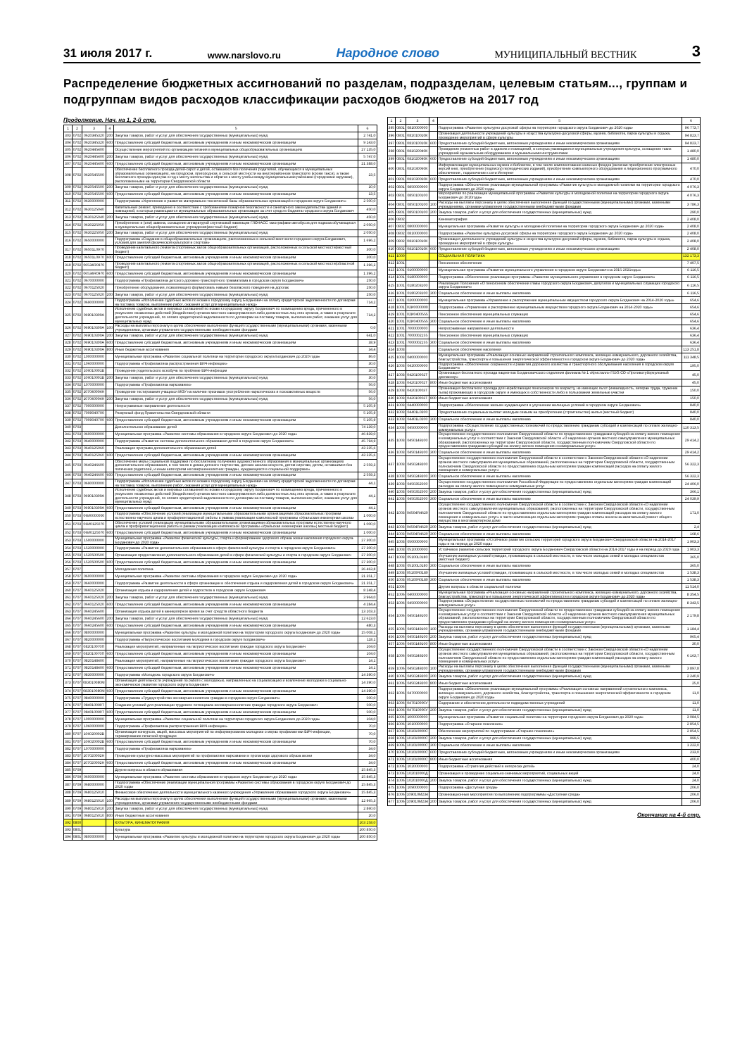31 июля 2017 г. www.narslovo.ru Народное слово МУНИЦИПАЛЬНЫЙ ВЕСТНИК 3
Распределение бюджетных ассигнований по разделам, подразделам, целевым статьям..., группам и подгруппам видов расходов классификации расходов бюджетов на 2017 год
Продолжение. Нач. на 1, 2-й стр.
| 1 | 2 | 3 | 4 | 5 | 6 |
| --- | --- | --- | --- | --- | --- |
| 303 | 0702 | 0620345320 | 200 | Закупка товаров, работ и услуг для обеспечения государственных (муниципальных) нужд | 2 741,0 |
| 304 | 0702 | 0620345320 | 600 | Предоставление субсидий бюджетным, автономным учреждениям и иным некоммерческим организациям | 9 143,0 |
| 305 | 0702 | 0620445400 | | Осуществление мероприятий по организации питания в муниципальных общеобразовательных организациях | 27 135,0 |
| 306 | 0702 | 0620445400 | 200 | Закупка товаров, работ и услуг для обеспечения государственных (муниципальных) нужд | 5 747,0 |
| 307 | 0702 | 0620445400 | 600 | Предоставление субсидий бюджетным, автономным учреждениям и иным некоммерческим организациям | 21 388,0 |
| 308 | 0702 | 0620545500 | | Обеспечение бесплатного проезда детей-сирот и детей, оставшихся без попечения родителей, обучающихся в муниципальных образовательных организациях, на городском, пригородном, в сельской местности на внутрирайонном транспорте (кроме такси), а также бесплатного проезда один раз в год к месту жительства и обратно к месту учебы между муниципальными районами (городскими округами), расположенными на территории Свердловской области | 23,5 |
| 309 | 0702 | 0620545500 | 200 | Закупка товаров, работ и услуг для обеспечения государственных (муниципальных) нужд | 10,0 |
| 310 | 0702 | 0620545500 | 600 | Предоставление субсидий бюджетным, автономным учреждениям и иным некоммерческим организациям | 13,5 |
| 311 | 0702 | 0630000000 | | Подпрограмма «Укрепление и развитие материально-технической базы образовательных организаций в городском округе Богданович» | 2 500,0 |
| 312 | 0702 | 0630125040 | | Капитальный ремонт, приведение в соответствие с требованиями пожарной безопасности и санитарного законодательства зданий и помещений, в которых размещаются муниципальные образовательные организации за счет средств бюджета городского округа Богданович | 450,0 |
| 313 | 0702 | 0630125040 | 200 | Закупка товаров, работ и услуг для обеспечения государственных (муниципальных) нужд | 450,0 |
| 314 | 0702 | 0630225050 | | Приобретение и (или) замена, оснащение аппаратурой спутниковой навигации ГЛОНАСС тахографами автобусов для подвоза обучающихся в муниципальные общеобразовательные учреждения(местный бюджет) | 2 050,0 |
| 315 | 0702 | 0630225050 | 200 | Закупка товаров, работ и услуг для обеспечения государственных (муниципальных) нужд | 2 050,0 |
| 316 | 0702 | 0650000000 | | Подпрограмма «Создание в общеобразовательных организациях, расположенных в сельской местности городского округа Богданович, условий для занятий физической культурой и спортом» | 1 696,2 |
| 317 | 0702 | 06501L0970 | | Проведение капитального ремонта спортивных залов общеобразовательных организаций, расположенных в сельской местности(местный бюджет) | 300,0 |
| 318 | 0702 | 06501L0970 | 600 | Предоставление субсидий бюджетным, автономным учреждениям и иным некоммерческим организациям | 300,0 |
| 319 | 0702 | 06534R0970 | | Проведение капитального ремонта спортивных залов общеобразовательных организаций, расположенных в сельской местности(областной бюджет) | 1 396,2 |
| 320 | 0702 | 06534R0970 | 600 | Предоставление субсидий бюджетным, автономным учреждениям и иным некоммерческим организациям | 1 396,2 |
| 321 | 0702 | 0670000000 | | Подпрограмма «Профилактика детского дорожно-транспортного травматизма в городском округе Богданович» | 250,0 |
| 322 | 0702 | 0670125020 | | Приобретение оборудования, позволяющего формировать навыки безопасного поведения на дорогах | 250,0 |
| 323 | 0702 | 0670125020 | 200 | Закупка товаров, работ и услуг для обеспечения государственных (муниципальных) нужд | 250,0 |
| 324 | 0702 | 0690000000 | | Подпрограмма «Исполнение судебных актов по искам к городскому округу Богданович на оплату кредиторской задолженности по договорам на поставку товаров, выполнение работ, оказания услуг для муниципальных нужд» | 714,2 |
| 325 | 0702 | 069010300А | | Исполнение судебных актов и мировых соглашений по искам к городскому округу Богданович по возмещению вреда, причиненного в результате незаконных действий (бездействия) органов местного самоуправления либо должностных лиц этих органов, а также в результате деятельности учреждений, по оплате кредиторской задолженности по договорам на поставку товаров, выполнение работ, оказание услуг для муниципальных нужд | 714,2 |
| 326 | 0702 | 069010300А | 100 | Расходы на выплаты персоналу в целях обеспечения выполнения функций государственными (муниципальными) органами, казенными учреждениями, органами управления государственными внебюджетными фондами | 0,0 |
| 327 | 0702 | 069010300А | 200 | Закупка товаров, работ и услуг для обеспечения государственных (муниципальных) нужд | 641,0 |
| 328 | 0702 | 069010300А | 600 | Предоставление субсидий бюджетным, автономным учреждениям и иным некоммерческим организациям | 38,9 |
| 329 | 0702 | 069010300А | 800 | Иные бюджетные ассигнования | 34,4 |
| 330 | 0702 | 1000000000 | | Муниципальная программа «Развитие социальной политики на территории городского округа Богданович до 2020 года» | 86,0 |
| 331 | 0702 | 1060000000 | | Подпрограмма «Профилактика распространения ВИЧ-инфекции» | 30,0 |
| 332 | 0702 | 106010001В | | Проведение родительского всеобуча по проблеме ВИЧ-инфекции | 30,0 |
| 333 | 0702 | 106010001В | 200 | Закупка товаров, работ и услуг для обеспечения государственных (муниципальных) нужд | 30,0 |
| 334 | 0702 | 1070000000 | | Подпрограмма «Профилактика наркомании» | 56,0 |
| 335 | 0702 | 107040004Н | | Проведение тестирования учащихся МОУ на наличие признаков употребления наркотических и психоактивных веществ | 56,0 |
| 336 | 0702 | 107040004Н | 200 | Закупка товаров, работ и услуг для обеспечения государственных (муниципальных) нужд | 56,0 |
| 337 | 0702 | 7000000000 | | Непрограммные направления деятельности | 5 105,9 |
| 338 | 0702 | 7009040700 | | Резервный фонд Правительства Свердловской области | 5 105,9 |
| 339 | 0702 | 7009040700 | 600 | Предоставление субсидий бюджетным, автономным учреждениям и иным некоммерческим организациям | 5 105,9 |
| 340 | 0703 | | | Дополнительное образование детей | 74 139,0 |
| 341 | 0703 | 0600000000 | | Муниципальная программа «Развитие системы образования в городском округе Богданович до 2020 года» | 46 839,0 |
| 342 | 0703 | 0640000000 | | Подпрограмма «Развитие системы дополнительного образования детей в городском округе Богданович» | 45 794,9 |
| 343 | 0703 | 0640125060 | | Реализация программ дополнительного образования детей | 43 235,6 |
| 344 | 0703 | 0640125060 | 600 | Предоставление субсидий бюджетным, автономным учреждениям и иным некоммерческим организациям | 43 235,6 |
| 345 | 0703 | 0640246600 | | Обеспечение меры социальной поддержки по бесплатному получению художественного образования в муниципальных организациях дополнительного образования, в том числе в домах детского творчества, детских школах искусств, детям-сиротам, детям, оставшимся без попечения родителей, и иным категориям несовершеннолетних граждан, нуждающихся в социальной поддержке» | 2 559,3 |
| 346 | 0703 | 0640246600 | 600 | Предоставление субсидий бюджетным, автономным учреждениям и иным некоммерческим организациям | 2 559,3 |
| 347 | 0703 | 0690000000 | | Подпрограмма «Исполнение судебных актов по искам к городскому округу Богданович на оплату кредиторской задолженности по договорам на поставку товаров, выполнение работ, оказания услуг для муниципальных нужд» | 44,1 |
| 348 | 0703 | 069010300А | | Исполнение судебных актов и мировых соглашений по искам к городскому округу Богданович по возмещению вреда, причиненного в результате незаконных действий (бездействия) органов местного самоуправления либо должностных лиц этих органов, а также в результате деятельности учреждений, по оплате кредиторской задолженности по договорам на поставку товаров, выполнение работ, оказание услуг для муниципальных нужд | 44,1 |
| 349 | 0703 | 069010300А | 600 | Предоставление субсидий бюджетным, автономным учреждениям и иным некоммерческим организациям | 44,1 |
| 350 | 0703 | 06И0000000 | | Подпрограмма «Обеспечение условий реализации муниципальными образовательными организациями образовательных программ естественно-научного цикла и профориентационной работы в рамках реализации комплексной программы «Уральская инженерная школа» | 1 000,0 |
| 351 | 0703 | 06И0125070 | | Обеспечение условий реализации муниципальными образовательными организациями образовательных программ естественно-научного цикла и профориентационной работы в рамках реализации комплексной программы «Уральская инженерная школа»( местный бюджет) | 1 000,0 |
| 352 | 0703 | 06И0125070 | 600 | Предоставление субсидий бюджетным, автономным учреждениям и иным некоммерческим организациям | 1 000,0 |
| 353 | 0703 | 1500000000 | | Муниципальная программа «Развитие физической культуры, спорта и формирование здорового образа жизни населения городского округа Богданович до 2020 года» | 27 300,0 |
| 354 | 0703 | 1520000000 | | Подпрограмма «Развитие дополнительного образования в сфере физической культуры и спорта в городском округе Богданович» | 27 300,0 |
| 355 | 0703 | 1520500500 | | Организация предоставления дополнительного образования детей в сфере физической культуры и спорта в городском округе Богданович | 27 300,0 |
| 356 | 0703 | 1520500500 | 600 | Предоставление субсидий бюджетным, автономным учреждениям и иным некоммерческим организациям | 27 300,0 |
| 357 | 0707 | | | Молодежная политика | 36 463,8 |
| 358 | 0707 | 0600000000 | | Муниципальная программа «Развитие системы образования в городском округе Богданович до 2020 года» | 21 351,7 |
| 359 | 0707 | 0660000000 | | Подпрограмма «Развитие деятельности в сфере организации и обеспечения отдыха и оздоровления детей в городском округе Богданович» | 21 351,7 |
| 360 | 0707 | 0660125020 | | Организация отдыха и оздоровления детей и подростков в городском округе Богданович | 8 248,4 |
| 361 | 0707 | 0660125020 | 200 | Закупка товаров, работ и услуг для обеспечения государственных (муниципальных) нужд | 3 964,0 |
| 362 | 0707 | 0660125020 | 600 | Предоставление субсидий бюджетным, автономным учреждениям и иным некоммерческим организациям | 4 284,4 |
| 363 | 0707 | 0660245600 | | Организация отдыха детей в каникулярное время за счет средств областного бюджета | 13 103,3 |
| 364 | 0707 | 0660245600 | 200 | Закупка товаров, работ и услуг для обеспечения государственных (муниципальных) нужд | 12 623,0 |
| 365 | 0707 | 0660245600 | 600 | Предоставление субсидий бюджетным, автономным учреждениям и иным некоммерческим организациям | 480,3 |
| 366 | 0707 | 0800000000 | | Муниципальная программа «Развитие культуры и молодежной политики на территории городского округа Богданович до 2020 года» | 15 008,1 |
| 367 | 0707 | 0820000000 | | Подпрограмма «Патриотическое воспитание молодежи в городском округе Богданович» | 118,1 |
| 368 | 0707 | 082010070П | | Реализация мероприятий, направленные на патриотическое воспитание граждан городского округа Богданович | 104,0 |
| 369 | 0707 | 082010070П | 600 | Предоставление субсидий бюджетным, автономным учреждениям и иным некоммерческим организациям | 104,0 |
| 370 | 0707 | 0820148400 | | Реализация мероприятий, направленные на патриотическое воспитание граждан городского округа Богданович | 14,1 |
| 371 | 0707 | 0820148400 | 600 | Предоставление субсидий бюджетным, автономным учреждениям и иным некоммерческим организациям | 14,1 |
| 372 | 0707 | 0830000000 | | Подпрограмма «Молодежь городского округа Богданович» | 14 390,0 |
| 373 | 0707 | 083010080М | | Организация деятельности учреждений по работе с молодежью, направленных на социализацию и вовлечение молодежи в социально-экономическое развитие городского округа Богданович | 14 390,0 |
| 374 | 0707 | 083010080М | 600 | Предоставление субсидий бюджетным, автономным учреждениям и иным некоммерческим организациям | 14 390,0 |
| 375 | 0707 | 0840000000 | | Подпрограмма «Трудоустройство несовершеннолетних граждан в городском округе Богданович» | 500,0 |
| 376 | 0707 | 084010090Т | | Создание условий для реализации трудового потенциала несовершеннолетних граждан городского округа Богданович | 500,0 |
| 377 | 0707 | 084010090Т | 600 | Предоставление субсидий бюджетным, автономным учреждениям и иным некоммерческим организациям | 500,0 |
| 378 | 0707 | 1000000000 | | Муниципальная программа «Развитие социальной политики на территории городского округа Богданович до 2020 года» | 104,0 |
| 379 | 0707 | 1060000000 | | Подпрограмма «Профилактика распространения ВИЧ-инфекции» | 70,0 |
| 380 | 0707 | 106020002В | | Организация конкурсов, акций, массовых мероприятий по информированию молодежи о мерах профилактики ВИЧ-инфекции, тиражирование печатной продукции | 70,0 |
| 381 | 0707 | 106020002В | 600 | Предоставление субсидий бюджетным, автономным учреждениям и иным некоммерческим организациям | 70,0 |
| 382 | 0707 | 1070000000 | | Подпрограмма «Профилактика наркомании» | 34,0 |
| 383 | 0707 | 107020002Н | | Проведение культурно-массовых мероприятий по профилактике наркомании и пропаганде здорового образа жизни | 34,0 |
| 384 | 0707 | 107020002Н | 600 | Предоставление субсидий бюджетным, автономным учреждениям и иным некоммерческим организациям | 34,0 |
| 385 | 0709 | | | Другие вопросы в области образования | 15 845,3 |
| 386 | 0709 | 0600000000 | | Муниципальная программа «Развитие системы образования в городском округе Богданович до 2020 года» | 15 845,3 |
| 387 | 0709 | 0680000000 | | Подпрограмма «Обеспечение реализации муниципальной программы «Развитие системы образования в городском округе Богданович до 2020 года» | 15 845,3 |
| 388 | 0709 | 0680125010 | | Финансовое обеспечение деятельности муниципального казенного учреждения «Управление образования городского округа Богданович» | 15 845,3 |
| 389 | 0709 | 0680125010 | 100 | Расходы на выплаты персоналу в целях обеспечения выполнения функций государственными (муниципальными) органами, казенными учреждениями, органами управления государственными внебюджетными фондами | 12 965,3 |
| 390 | 0709 | 0680125010 | 200 | Закупка товаров, работ и услуг для обеспечения государственных (муниципальных) нужд | 2 860,0 |
| 391 | 0709 | 0680125010 | 800 | Иные бюджетные ассигнования | 20,0 |
| 392 | 0800 | | | КУЛЬТУРА, КИНЕМАТОГРАФИЯ | 103 258,0 |
| 393 | 0801 | | | Культура | 100 850,0 |
| 394 | 0801 | 0800000000 | | Муниципальная программа «Развитие культуры и молодежной политики на территории городского округа Богданович до 2020 года» | 100 850,0 |
| 1 | 2 | 3 | 4 | 5 | 6 |
| --- | --- | --- | --- | --- | --- |
| 395 | 0801 | 0810000000 | | Подпрограмма «Развитие культурно-досуговой сферы на территории городского округа Богданович до 2020 года» | 96 773,7 |
| 396 | 0801 | 081010010К | | Организация деятельности учреждений культуры и искусства культурно-досуговой сферы, музеев, библиотек, парка культуры и отдыха, проведение мероприятий в сфере культуры | 94 823,7 |
| 397 | 0801 | 081010010К | 600 | Предоставление субсидий бюджетным, автономным учреждениям и иным некоммерческим организациям | 94 823,7 |
| 398 | 0801 | 081020040К | | Проведение ремонтных работ в зданиях и помещений, в которых размещаются муниципальные учреждения культуры, оснащение таких учреждений музыкальным оборудованием и музыкальными инструментами | 1 480,0 |
| 399 | 0801 | 081020040К | 600 | Предоставление субсидий бюджетным, автономным учреждениям и иным некоммерческим организациям | 1 480,0 |
| 400 | 0801 | 081030060К | | Информатизация муниципальных музеев и библиотек, в том числе комплектование книжных фондов (включая приобретение электронных версий книг, приобретение (подписку) периодических изданий), приобретение компьютерного оборудования и лицензионного программного обеспечения , подключение к сети Интернет | 470,0 |
| 401 | 0801 | 081030060К | 600 | Предоставление субсидий бюджетным, автономным учреждениям и иным некоммерческим организациям | 470,0 |
| 402 | 0801 | 0850000000 | | Подпрограмма «Обеспечение реализации муниципальной программы «Развитие культуры и молодежной политики на территории городского округа Богданович до 2020 года» | 4 076,3 |
| 403 | 0801 | 0850100100 | | Мероприятия по реализации муниципальной программы «Развитие культуры и молодежной политики на территории городского округа Богданович до 2020года» | 4 076,3 |
| 404 | 0801 | 0850100100 | 100 | Расходы на выплаты персоналу в целях обеспечения выполнения функций государственными (муниципальными) органами, казенными учреждениями, органами управления государственными внебюджетными фондами | 3 786,3 |
| 405 | 0801 | 0850100100 | 200 | Закупка товаров, работ и услуг для обеспечения государственных (муниципальных) нужд | 290,0 |
| 406 | 0802 | | | Кинематография | 2 408,0 |
| 407 | 0802 | 0800000000 | | Муниципальная программа «Развитие культуры и молодежной политики на территории городского округа Богданович до 2020 года» | 2 408,0 |
| 408 | 0802 | 0810000000 | | Подпрограмма «Развитие культурно-досуговой сферы на территории городского округа Богданович до 2020 года» | 2 408,0 |
| 409 | 0802 | 081010010К | | Организация деятельности учреждений культуры и искусства культурно-досуговой сферы, музеев, библиотек, парка культуры и отдыха, проведение мероприятий в сфере культуры | 2 408,0 |
| 410 | 0802 | 081010010К | 600 | Предоставление субсидий бюджетным, автономным учреждениям и иным некоммерческим организациям | 2 408,0 |
| 411 | 1000 | | | СОЦИАЛЬНАЯ ПОЛИТИКА | 132 173,3 |
| 412 | 1001 | | | Пенсионное обеспечение | 7 407,5 |
| 413 | 1001 | 0100000000 | | Муниципальная программа «Развитие муниципального управления в городском округе Богданович на 2015-2021годы» | 6 116,5 |
| 414 | 1001 | 0180000000 | | Подпрограмма «Обеспечение реализации программы «Развитие муниципального управления в городском округе Богданович» | 6 116,5 |
| 415 | 1001 | 0180203100 | | Реализация Положения «О пенсионном обеспечении главы городского округа Богданович, депутатов и муниципальных служащих городского округа Богданович» | 6 116,5 |
| 416 | 1001 | 0180203100 | 300 | Социальное обеспечение и иные выплаты населению | 6 116,5 |
| 417 | 1001 | 0200000000 | | Муниципальная программа «Управление и распоряжение муниципальным имуществом городского округа Богданович на 2014-2020 годы» | 654,6 |
| 418 | 1001 | 02И0000000 | | Подпрограмма «Управление и распоряжение муниципальным имуществом городского округа Богданович на 2014-2020 годы» | 654,6 |
| 419 | 1001 | 02И0400555 | | Пенсионное обеспечение муниципальных служащих | 654,6 |
| 420 | 1001 | 02И0400555 | 300 | Социальное обеспечение и иные выплаты населению | 654,6 |
| 421 | 1001 | 7000000000 | | Непрограммные направления деятельности | 636,4 |
| 422 | 1001 | 7000002155 | | Пенсионное обеспечение муниципальных служащих | 636,4 |
| 423 | 1001 | 7000002155 | 300 | Социальное обеспечение и иные выплаты населению | 636,4 |
| 424 | 1003 | | | Социальное обеспечение населения | 113 251,8 |
| 425 | 1003 | 0400000000 | | Муниципальная программа «Реализация основных направлений строительного комплекса, жилищно-коммунального, дорожного хозяйства, благоустройства, транспорта и повышения энергетической эффективности в городском округе Богданович до 2020 года» | 111 348,5 |
| 426 | 1003 | 0420000000 | | Подпрограмма «Обеспечение сохранности и развития дорожного хозяйства и транспортного обслуживания населения в городском округе Богданович» | 195,0 |
| 427 | 1003 | 042010002Т | | Организация бесплатного проезда пациентов Богдановичского отделения филиала № 1 «Кристалл» ГБУЗ СО «Противотуберкулезный диспансер» | 45,0 |
| 428 | 1003 | 042010002Т | 800 | Иные бюджетные ассигнования | 45,0 |
| 429 | 1003 | 042010003Т | | Организация бесплатного проезда для неработающих пенсионеров по возрасту, не имеющих льгот (инвалидность, ветеран труда, труженик тыла) проживающих в городском округе и имеющих в собственности либо в пользовании земельные участки | 150,0 |
| 430 | 1003 | 042010003Т | 800 | Иные бюджетные ассигнования | 150,0 |
| 431 | 1003 | 0440000000 | | Подпрограмма «Обеспечение жильем нуждающихся в улучшении жилищных условий в городском округе Богданович» | 840,0 |
| 432 | 1003 | 04401L0200 | | Предоставление социальных выплат молодым семьям на приобретение (строительство) жилья (местный бюджет) | 840,0 |
| 433 | 1003 | 04401L0200 | 300 | Социальное обеспечение и иные выплаты населению | 840,0 |
| 434 | 1003 | 0450000000 | | Подпрограмма «Осуществление государственных полномочий по предоставлению гражданам субсидий и компенсаций по оплате жилищно-коммунальных услуг» | 110 313,5 |
| 435 | 1003 | 0450149100 | | Осуществление государственного полномочия Свердловской области по предоставлению гражданам субсидий на оплату жилого помещения и коммунальных услуг в соответствии с Законом Свердловской области «О наделении органов местного самоуправления муниципальных образований, расположенных на территории Свердловской области, государственным полномочием Свердловской области по предоставлению гражданам субсидий на оплату жилого помещения и коммунальных услуг» | 29 414,2 |
| 436 | 1003 | 0450149100 | 300 | Социальное обеспечение и иные выплаты населению | 29 414,2 |
| 437 | 1003 | 0450249200 | | Осуществление государственного полномочия Свердловской области в соответствии с Законом Свердловской области «О наделении органов местного самоуправления муниципальных образований, расположенных на территории Свердловской области, государственным полномочием Свердловской области по предоставлению отдельным категориям граждан компенсаций расходов на оплату жилого помещения и коммунальных услуг» | 56 322,3 |
| 438 | 1003 | 0450249200 | 300 | Социальное обеспечение и иные выплаты населению | 56 322,3 |
| 439 | 1003 | 0450352500 | | Осуществление государственного полномочия Российской Федерации по предоставлению отдельным категориям граждан компенсаций расходов на оплату жилого помещения и коммунальных услуг | 24 406,0 |
| 440 | 1003 | 0450352500 | 200 | Закупка товаров, работ и услуг для обеспечения государственных (муниципальных) нужд | 366,1 |
| 441 | 1003 | 0450352500 | 300 | Социальное обеспечение и иные выплаты населению | 24 039,9 |
| 442 | 1003 | 04504R4620 | | Осуществление государственного полномочия Свердловской области в соответствии с Законом Свердловской области «О наделении органов местного самоуправления муниципальных образований, расположенных на территории Свердловской области, государственным полномочием Свердловской области по предоставлению отдельным категориям граждан компенсаций расходов на оплату жилого помещения и коммунальных услуг» в части компенсации отдельным категориям граждан оплаты взноса на капитальный ремонт общего имущества в многоквартирном доме | 171,0 |
| 443 | 1003 | 04504R4620 | 200 | Закупка товаров, работ и услуг для обеспечения государственных (муниципальных) нужд | 2,4 |
| 444 | 1003 | 04504R4620 | 300 | Социальное обеспечение и иные выплаты населению | 168,6 |
| 445 | 1003 | 0500000000 | | Муниципальная программа «Устойчивое развитие сельских территорий городского округа Богданович Свердловской области на 2014-2017 годы и на период до 2020 года» | 1 903,3 |
| 446 | 1003 | 0510000000 | | Устойчивое развитие сельских территорий городского округа Богданович Свердловской области на 2014-2017 годы и на период до 2020 года | 1 903,3 |
| 447 | 1003 | 05100L0180 | | Улучшение жилищных условий граждан, проживающих в сельской местности, в том числе молодых семей и молодых специалистов (местный бюджет) | 365,0 |
| 448 | 1003 | 05100L0180 | 300 | Социальное обеспечение и иные выплаты населению | 365,0 |
| 449 | 1003 | 05100R0180 | | Улучшение жилищных условий граждан, проживающих в сельской местности, в том числе молодых семей и молодых специалистов | 1 538,3 |
| 450 | 1003 | 05100R0180 | 300 | Социальное обеспечение и иные выплаты населению | 1 538,3 |
| 451 | 1006 | | | Другие вопросы в области социальной политики | 11 514,0 |
| 452 | 1006 | 0400000000 | | Муниципальная программа «Реализация основных направлений строительного комплекса, жилищно-коммунального, дорожного хозяйства, благоустройства, транспорта и повышения энергетической эффективности в городском округе Богданович до 2020 года» | 8 354,5 |
| 453 | 1006 | 0450000000 | | Подпрограмма «Осуществление государственных полномочий по предоставлению гражданам субсидий и компенсаций по оплате жилищно-коммунальных услуг» | 8 343,5 |
| 454 | 1006 | 0450149100 | | Осуществление государственного полномочия Свердловской области по предоставлению гражданам субсидий на оплату жилого помещения и коммунальных услуг в соответствии с Законом Свердловской области «О наделении органов местного самоуправления муниципальных образований, расположенных на территории Свердловской области, государственным полномочием Свердловской области по предоставлению гражданам субсидий на оплату жилого помещения и коммунальных услуг» | 2 179,8 |
| 455 | 1006 | 0450149100 | 100 | Расходы на выплаты персоналу в целях обеспечения выполнения функций государственными (муниципальными) органами, казенными учреждениями, органами управления государственными внебюджетными фондами | 1 184,4 |
| 456 | 1006 | 0450149100 | 200 | Закупка товаров, работ и услуг для обеспечения государственных (муниципальных) нужд | 965,4 |
| 457 | 1006 | 0450149100 | 800 | Иные бюджетные ассигнования | 30,0 |
| 458 | 1006 | 0450249200 | | Осуществление государственного полномочия Свердловской области в соответствии с Законом Свердловской области «О наделении органов местного самоуправления муниципальных образований, расположенных на территории Свердловской области, государственным полномочием Свердловской области по предоставлению отдельным категориям граждан компенсаций расходов на оплату жилого помещения и коммунальных услуг» | 6 163,7 |
| 459 | 1006 | 0450249200 | 100 | Расходы на выплаты персоналу в целях обеспечения выполнения функций государственными (муниципальными) органами, казенными учреждениями, органами управления государственными внебюджетными фондами | 3 897,8 |
| 460 | 1006 | 0450249200 | 200 | Закупка товаров, работ и услуг для обеспечения государственных (муниципальных) нужд | 2 240,9 |
| 461 | 1006 | 0450249200 | 800 | Иные бюджетные ассигнования | 25,0 |
| 462 | 1006 | 0470000000 | | Подпрограмма «Обеспечение реализации муниципальной программы «Реализация основных направлений строительного комплекса, жилищно-коммунального, дорожного хозяйства, благоустройства, транспорта и повышения энергетической эффективности в городском округе Богданович до 2020 года» | 11,0 |
| 463 | 1006 | 047010000У | | Содержание и обеспечение деятельности подведомственных учреждений | 11,0 |
| 464 | 1006 | 047010000У | 200 | Закупка товаров, работ и услуг для обеспечения государственных (муниципальных) нужд | 11,0 |
| 465 | 1006 | 1000000000 | | Муниципальная программа «Развитие социальной политики на территории городского округа Богданович до 2020 года» | 3 084,5 |
| 466 | 1006 | 1010000000 | | Подпрограмма «Старшее поколение» | 2 854,5 |
| 467 | 1006 | 101010000С | | Обеспечение мероприятий по подпрограмме «Старшее поколение» | 2 854,5 |
| 468 | 1006 | 101010000С | 200 | Закупка товаров, работ и услуг для обеспечения государственных (муниципальных) нужд | 999,5 |
| 469 | 1006 | 101010000С | 300 | Социальное обеспечение и иные выплаты населению | 1 222,0 |
| 470 | 1006 | 101010000С | 600 | Предоставление субсидий бюджетным, автономным учреждениям и иным некоммерческим организациям | 233,0 |
| 471 | 1006 | 101010000С | 800 | Иные бюджетные ассигнования | 400,0 |
| 472 | 1006 | 1020000000 | | Подпрограмма «Стратегия действий в интересах детей» | 24,0 |
| 473 | 1006 | 102010000Д | | Организация и проведение социально-значимых мероприятий, социальных акций | 24,0 |
| 474 | 1006 | 102010000Д | 200 | Закупка товаров, работ и услуг для обеспечения государственных (муниципальных) нужд | 24,0 |
| 475 | 1006 | 1090000000 | | Подпрограмма «Доступная среда» | 206,0 |
| 476 | 1006 | 109010М234 | | Организационные мероприятия по выполнению подпрограммы «Доступная среда» | 206,0 |
| 477 | 1006 | 109010М234 | 200 | Закупка товаров, работ и услуг для обеспечения государственных (муниципальных) нужд | 206,0 |
Окончание на 4-й стр.